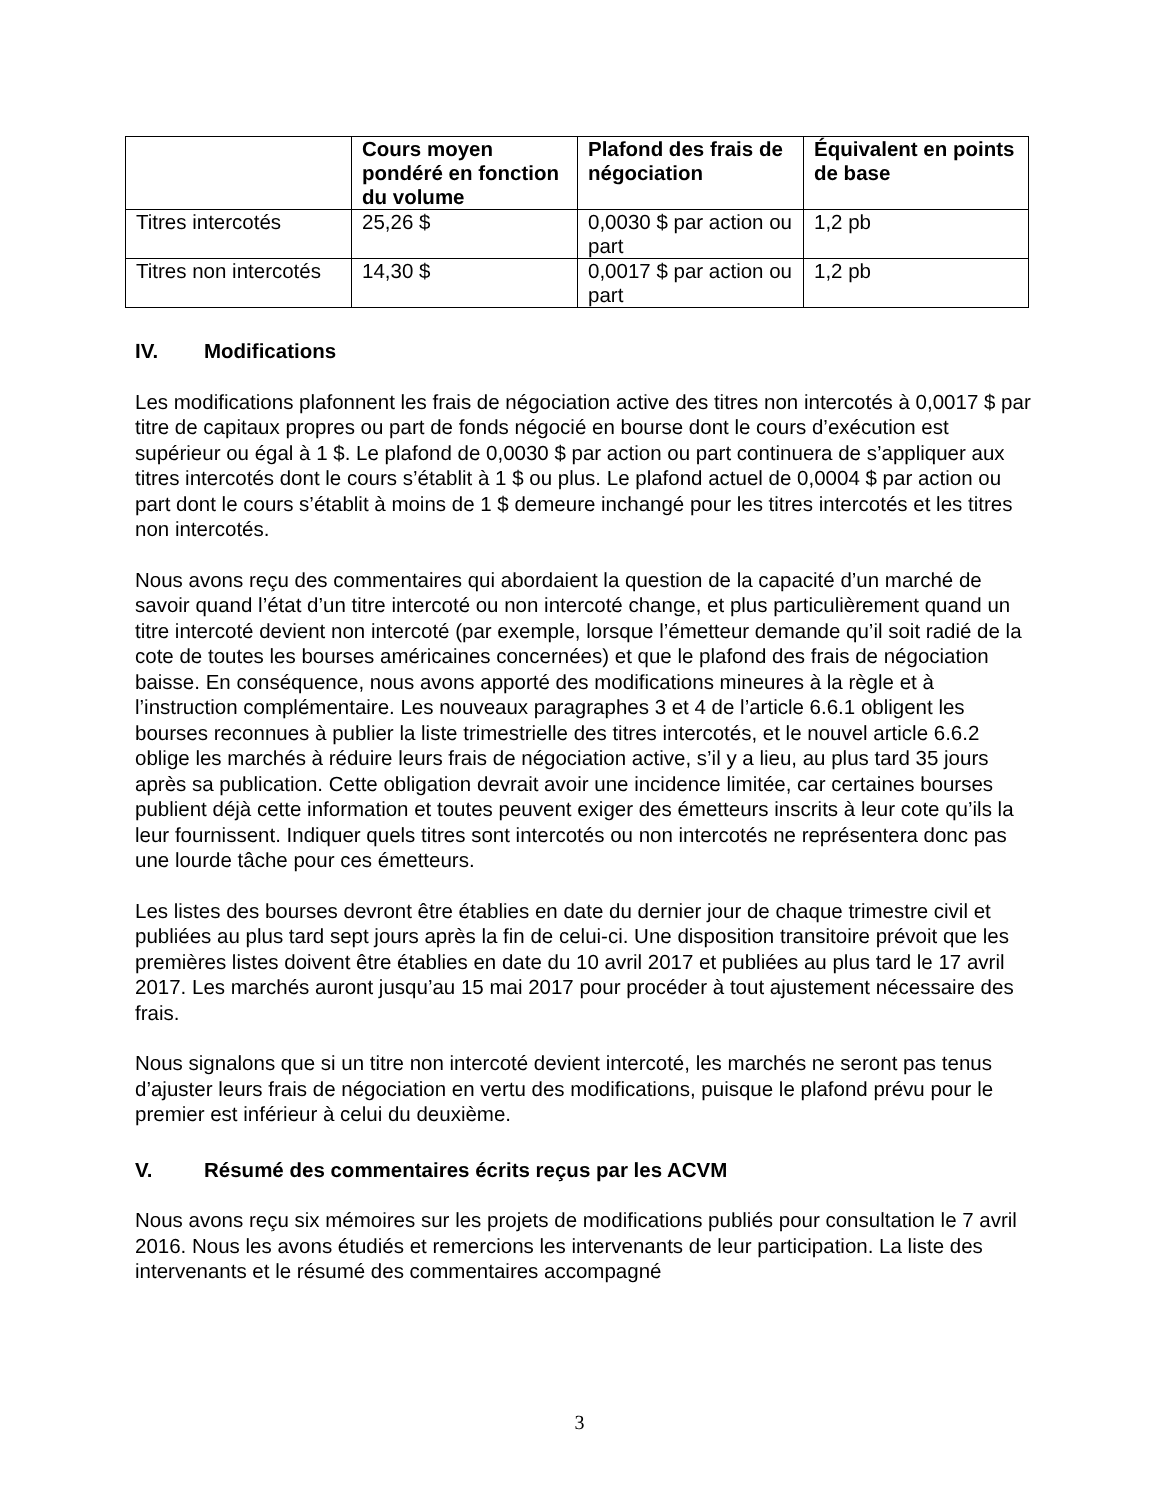| | Cours moyen pondéré en fonction du volume | Plafond des frais de négociation | Équivalent en points de base |
| --- | --- | --- | --- |
| Titres intercotés | 25,26 $ | 0,0030 $ par action ou part | 1,2 pb |
| Titres non intercotés | 14,30 $ | 0,0017 $ par action ou part | 1,2 pb |
IV. Modifications
Les modifications plafonnent les frais de négociation active des titres non intercotés à 0,0017 $ par titre de capitaux propres ou part de fonds négocié en bourse dont le cours d’exécution est supérieur ou égal à 1 $. Le plafond de 0,0030 $ par action ou part continuera de s’appliquer aux titres intercotés dont le cours s’établit à 1 $ ou plus. Le plafond actuel de 0,0004 $ par action ou part dont le cours s’établit à moins de 1 $ demeure inchangé pour les titres intercotés et les titres non intercotés.
Nous avons reçu des commentaires qui abordaient la question de la capacité d’un marché de savoir quand l’état d’un titre intercoté ou non intercoté change, et plus particulièrement quand un titre intercoté devient non intercoté (par exemple, lorsque l’émetteur demande qu’il soit radié de la cote de toutes les bourses américaines concernées) et que le plafond des frais de négociation baisse. En conséquence, nous avons apporté des modifications mineures à la règle et à l’instruction complémentaire. Les nouveaux paragraphes 3 et 4 de l’article 6.6.1 obligent les bourses reconnues à publier la liste trimestrielle des titres intercotés, et le nouvel article 6.6.2 oblige les marchés à réduire leurs frais de négociation active, s’il y a lieu, au plus tard 35 jours après sa publication. Cette obligation devrait avoir une incidence limitée, car certaines bourses publient déjà cette information et toutes peuvent exiger des émetteurs inscrits à leur cote qu’ils la leur fournissent. Indiquer quels titres sont intercotés ou non intercotés ne représentera donc pas une lourde tâche pour ces émetteurs.
Les listes des bourses devront être établies en date du dernier jour de chaque trimestre civil et publiées au plus tard sept jours après la fin de celui-ci. Une disposition transitoire prévoit que les premières listes doivent être établies en date du 10 avril 2017 et publiées au plus tard le 17 avril 2017. Les marchés auront jusqu’au 15 mai 2017 pour procéder à tout ajustement nécessaire des frais.
Nous signalons que si un titre non intercoté devient intercoté, les marchés ne seront pas tenus d’ajuster leurs frais de négociation en vertu des modifications, puisque le plafond prévu pour le premier est inférieur à celui du deuxième.
V. Résumé des commentaires écrits reçus par les ACVM
Nous avons reçu six mémoires sur les projets de modifications publiés pour consultation le 7 avril 2016. Nous les avons étudiés et remercions les intervenants de leur participation. La liste des intervenants et le résumé des commentaires accompagné
3